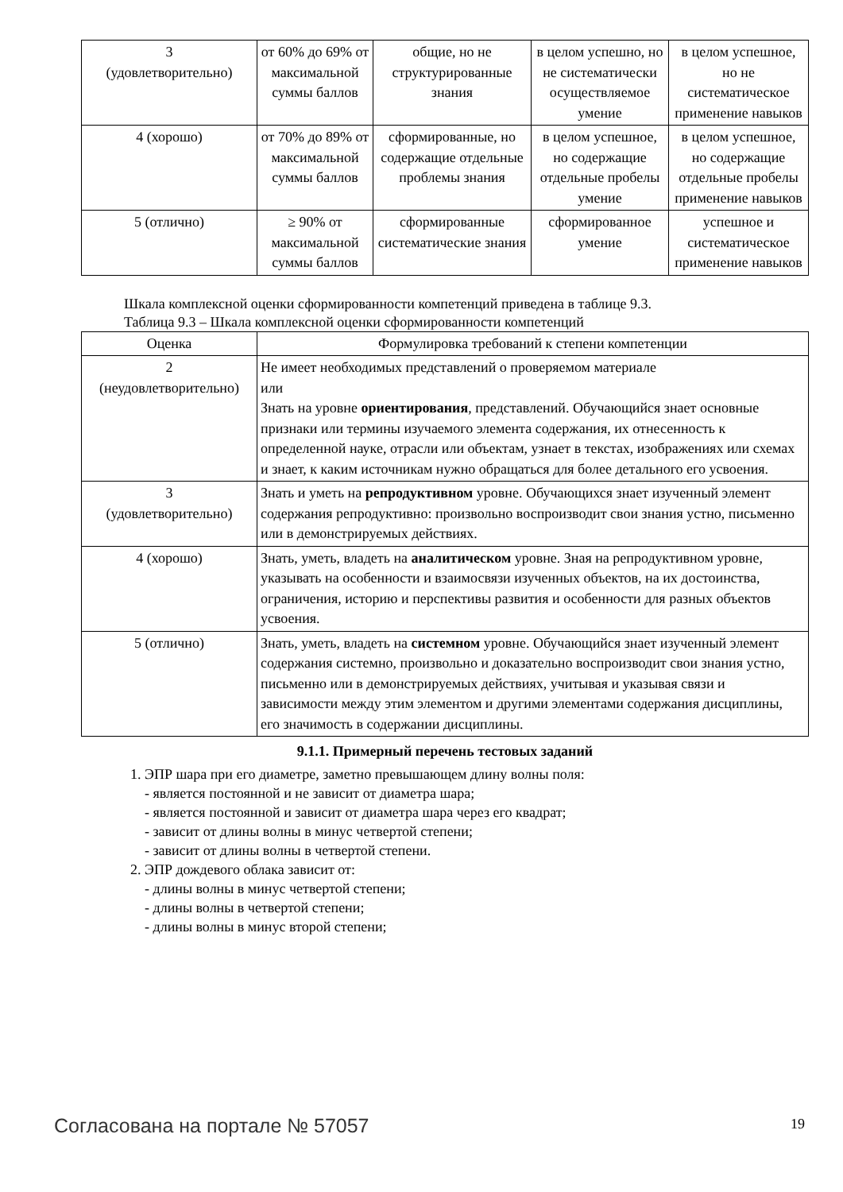| 3 (удовлетворительно) | от 60% до 69% от максимальной суммы баллов | общие, но не структурированные знания | в целом успешно, но не систематически осуществляемое умение | в целом успешное, но не систематическое применение навыков |
| 4 (хорошо) | от 70% до 89% от максимальной суммы баллов | сформированные, но содержащие отдельные проблемы знания | в целом успешное, но содержащие отдельные пробелы умение | в целом успешное, но содержащие отдельные пробелы применение навыков |
| 5 (отлично) | ≥ 90% от максимальной суммы баллов | сформированные систематические знания | сформированное умение | успешное и систематическое применение навыков |
Шкала комплексной оценки сформированности компетенций приведена в таблице 9.3.
Таблица 9.3 – Шкала комплексной оценки сформированности компетенций
| Оценка | Формулировка требований к степени компетенции |
| --- | --- |
| 2 (неудовлетворительно) | Не имеет необходимых представлений о проверяемом материале или Знать на уровне ориентирования , представлений. Обучающийся знает основные признаки или термины изучаемого элемента содержания, их отнесенность к определенной науке, отрасли или объектам, узнает в текстах, изображениях или схемах и знает, к каким источникам нужно обращаться для более детального его усвоения. |
| 3 (удовлетворительно) | Знать и уметь на репродуктивном уровне. Обучающихся знает изученный элемент содержания репродуктивно: произвольно воспроизводит свои знания устно, письменно или в демонстрируемых действиях. |
| 4 (хорошо) | Знать, уметь, владеть на аналитическом уровне. Зная на репродуктивном уровне, указывать на особенности и взаимосвязи изученных объектов, на их достоинства, ограничения, историю и перспективы развития и особенности для разных объектов усвоения. |
| 5 (отлично) | Знать, уметь, владеть на системном уровне. Обучающийся знает изученный элемент содержания системно, произвольно и доказательно воспроизводит свои знания устно, письменно или в демонстрируемых действиях, учитывая и указывая связи и зависимости между этим элементом и другими элементами содержания дисциплины, его значимость в содержании дисциплины. |
9.1.1. Примерный перечень тестовых заданий
1. ЭПР шара при его диаметре, заметно превышающем длину волны поля:
- является постоянной и не зависит от диаметра шара;
- является постоянной и зависит от диаметра шара через его квадрат;
- зависит от длины волны в минус четвертой степени;
- зависит от длины волны в четвертой степени.
2. ЭПР дождевого облака зависит от:
- длины волны в минус четвертой степени;
- длины волны в четвертой степени;
- длины волны в минус второй степени;
Согласована на портале № 57057 19